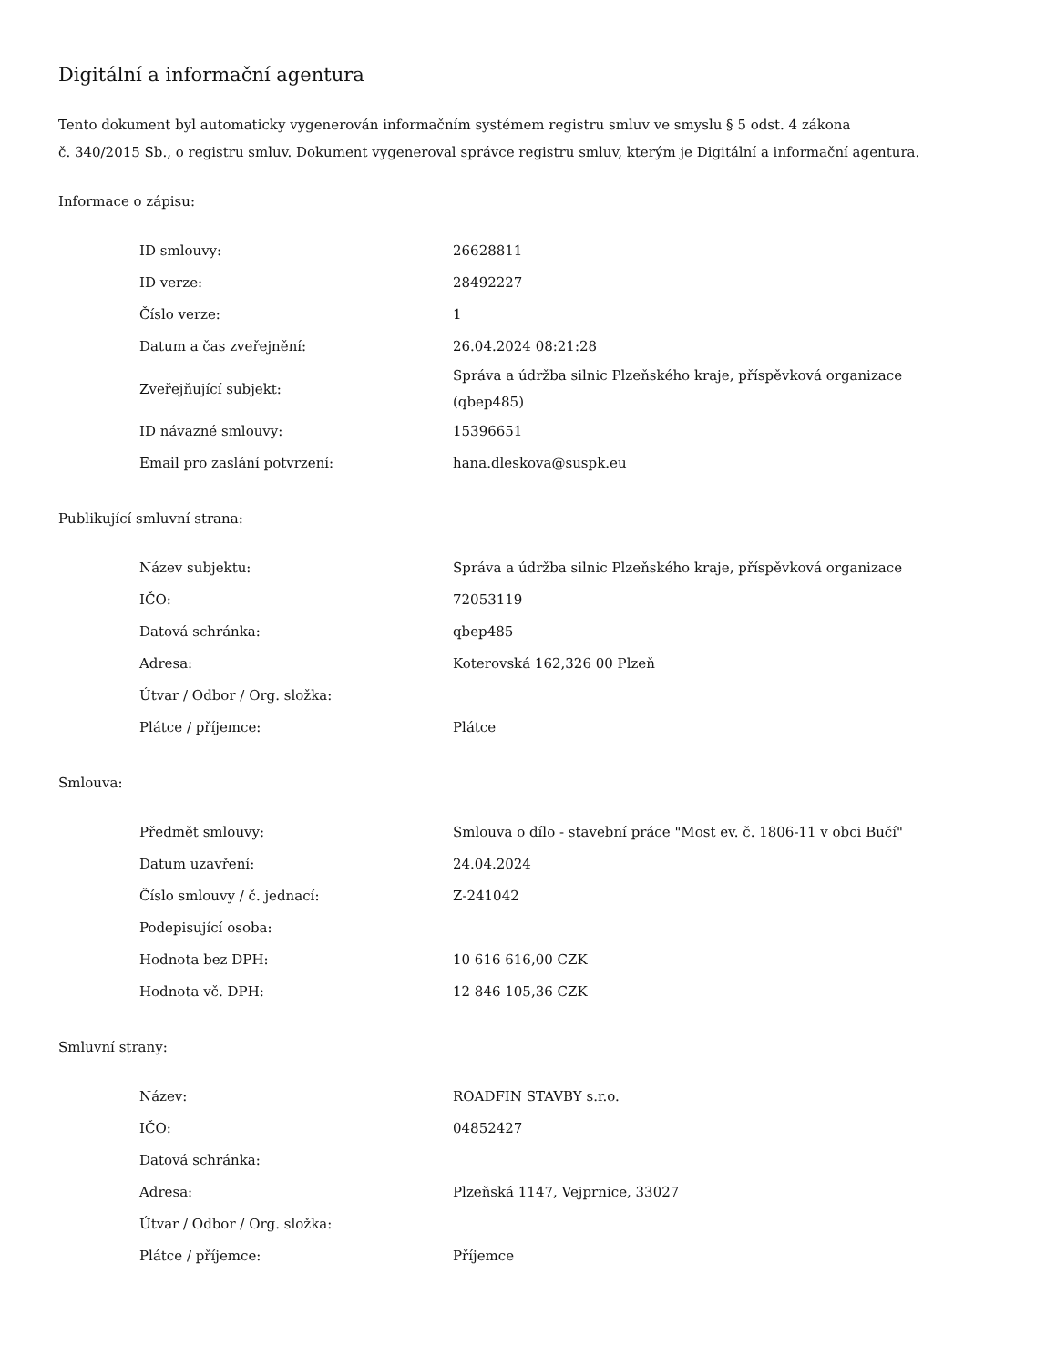Digitální a informační agentura
Tento dokument byl automaticky vygenerován informačním systémem registru smluv ve smyslu § 5 odst. 4 zákona
č. 340/2015 Sb., o registru smluv. Dokument vygeneroval správce registru smluv, kterým je Digitální a informační agentura.
Informace o zápisu:
| ID smlouvy: | 26628811 |
| ID verze: | 28492227 |
| Číslo verze: | 1 |
| Datum a čas zveřejnění: | 26.04.2024 08:21:28 |
| Zveřejňující subjekt: | Správa a údržba silnic Plzeňského kraje, příspěvková organizace (qbep485) |
| ID návazné smlouvy: | 15396651 |
| Email pro zaslání potvrzení: | hana.dleskova@suspk.eu |
Publikující smluvní strana:
| Název subjektu: | Správa a údržba silnic Plzeňského kraje, příspěvková organizace |
| IČO: | 72053119 |
| Datová schránka: | qbep485 |
| Adresa: | Koterovská 162,326 00 Plzeň |
| Útvar / Odbor / Org. složka: | |
| Plátce / příjemce: | Plátce |
Smlouva:
| Předmět smlouvy: | Smlouva o dílo - stavební práce "Most ev. č. 1806-11 v obci Bučí" |
| Datum uzavření: | 24.04.2024 |
| Číslo smlouvy / č. jednací: | Z-241042 |
| Podepisující osoba: | |
| Hodnota bez DPH: | 10 616 616,00 CZK |
| Hodnota vč. DPH: | 12 846 105,36 CZK |
Smluvní strany:
| Název: | ROADFIN STAVBY s.r.o. |
| IČO: | 04852427 |
| Datová schránka: | |
| Adresa: | Plzeňská 1147, Vejprnice, 33027 |
| Útvar / Odbor / Org. složka: | |
| Plátce / příjemce: | Příjemce |